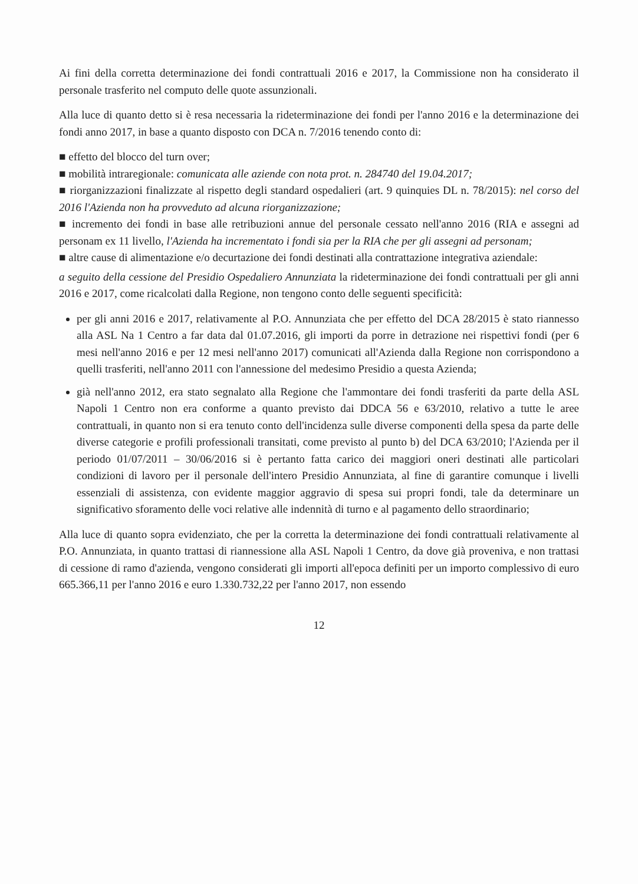Ai fini della corretta determinazione dei fondi contrattuali 2016 e 2017, la Commissione non ha considerato il personale trasferito nel computo delle quote assunzionali.
Alla luce di quanto detto si è resa necessaria la rideterminazione dei fondi per l'anno 2016 e la determinazione dei fondi anno 2017, in base a quanto disposto con DCA n. 7/2016 tenendo conto di:
■ effetto del blocco del turn over;
■ mobilità intraregionale: comunicata alle aziende con nota prot. n. 284740 del 19.04.2017;
■ riorganizzazioni finalizzate al rispetto degli standard ospedalieri (art. 9 quinquies DL n. 78/2015): nel corso del 2016 l'Azienda non ha provveduto ad alcuna riorganizzazione;
■ incremento dei fondi in base alle retribuzioni annue del personale cessato nell'anno 2016 (RIA e assegni ad personam ex 11 livello, l'Azienda ha incrementato i fondi sia per la RIA che per gli assegni ad personam;
■ altre cause di alimentazione e/o decurtazione dei fondi destinati alla contrattazione integrativa aziendale:
a seguito della cessione del Presidio Ospedaliero Annunziata la rideterminazione dei fondi contrattuali per gli anni 2016 e 2017, come ricalcolati dalla Regione, non tengono conto delle seguenti specificità:
per gli anni 2016 e 2017, relativamente al P.O. Annunziata che per effetto del DCA 28/2015 è stato riannesso alla ASL Na 1 Centro a far data dal 01.07.2016, gli importi da porre in detrazione nei rispettivi fondi (per 6 mesi nell'anno 2016 e per 12 mesi nell'anno 2017) comunicati all'Azienda dalla Regione non corrispondono a quelli trasferiti, nell'anno 2011 con l'annessione del medesimo Presidio a questa Azienda;
già nell'anno 2012, era stato segnalato alla Regione che l'ammontare dei fondi trasferiti da parte della ASL Napoli 1 Centro non era conforme a quanto previsto dai DDCA 56 e 63/2010, relativo a tutte le aree contrattuali, in quanto non si era tenuto conto dell'incidenza sulle diverse componenti della spesa da parte delle diverse categorie e profili professionali transitati, come previsto al punto b) del DCA 63/2010; l'Azienda per il periodo 01/07/2011 – 30/06/2016 si è pertanto fatta carico dei maggiori oneri destinati alle particolari condizioni di lavoro per il personale dell'intero Presidio Annunziata, al fine di garantire comunque i livelli essenziali di assistenza, con evidente maggior aggravio di spesa sui propri fondi, tale da determinare un significativo sforamento delle voci relative alle indennità di turno e al pagamento dello straordinario;
Alla luce di quanto sopra evidenziato, che per la corretta la determinazione dei fondi contrattuali relativamente al P.O. Annunziata, in quanto trattasi di riannessione alla ASL Napoli 1 Centro, da dove già proveniva, e non trattasi di cessione di ramo d'azienda, vengono considerati gli importi all'epoca definiti per un importo complessivo di euro 665.366,11 per l'anno 2016 e euro 1.330.732,22 per l'anno 2017, non essendo
12